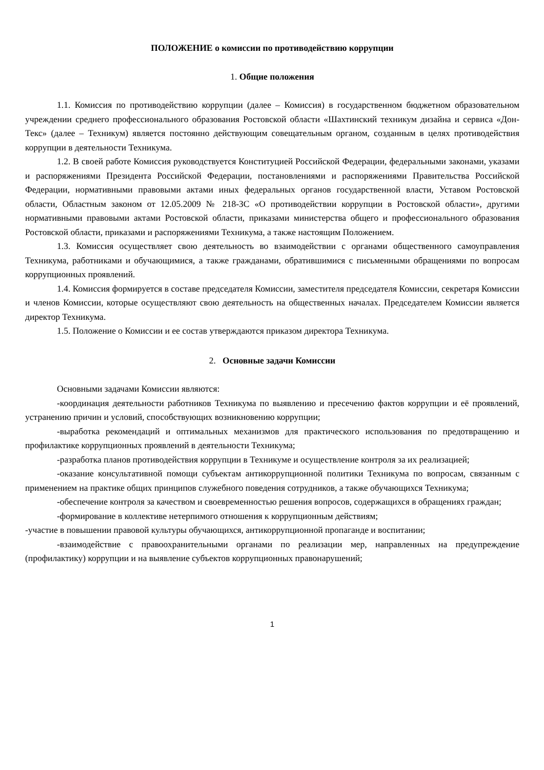ПОЛОЖЕНИЕ о комиссии по противодействию коррупции
1. Общие положения
1.1. Комиссия по противодействию коррупции (далее – Комиссия) в государственном бюджетном образовательном учреждении среднего профессионального образования Ростовской области «Шахтинский техникум дизайна и сервиса «Дон-Текс» (далее – Техникум) является постоянно действующим совещательным органом, созданным в целях противодействия коррупции в деятельности Техникума.
1.2. В своей работе Комиссия руководствуется Конституцией Российской Федерации, федеральными законами, указами и распоряжениями Президента Российской Федерации, постановлениями и распоряжениями Правительства Российской Федерации, нормативными правовыми актами иных федеральных органов государственной власти, Уставом Ростовской области, Областным законом от 12.05.2009 № 218-ЗС «О противодействии коррупции в Ростовской области», другими нормативными правовыми актами Ростовской области, приказами министерства общего и профессионального образования Ростовской области, приказами и распоряжениями Техникума, а также настоящим Положением.
1.3. Комиссия осуществляет свою деятельность во взаимодействии с органами общественного самоуправления Техникума, работниками и обучающимися, а также гражданами, обратившимися с письменными обращениями по вопросам коррупционных проявлений.
1.4. Комиссия формируется в составе председателя Комиссии, заместителя председателя Комиссии, секретаря Комиссии и членов Комиссии, которые осуществляют свою деятельность на общественных началах. Председателем Комиссии является директор Техникума.
1.5. Положение о Комиссии и ее состав утверждаются приказом директора Техникума.
2. Основные задачи Комиссии
Основными задачами Комиссии являются:
-координация деятельности работников Техникума по выявлению и пресечению фактов коррупции и её проявлений, устранению причин и условий, способствующих возникновению коррупции;
-выработка рекомендаций и оптимальных механизмов для практического использования по предотвращению и профилактике коррупционных проявлений в деятельности Техникума;
-разработка планов противодействия коррупции в Техникуме и осуществление контроля за их реализацией;
-оказание консультативной помощи субъектам антикоррупционной политики Техникума по вопросам, связанным с применением на практике общих принципов служебного поведения сотрудников, а также обучающихся Техникума;
-обеспечение контроля за качеством и своевременностью решения вопросов, содержащихся в обращениях граждан;
-формирование в коллективе нетерпимого отношения к коррупционным действиям;
-участие в повышении правовой культуры обучающихся, антикоррупционной пропаганде и воспитании;
-взаимодействие с правоохранительными органами по реализации мер, направленных на предупреждение (профилактику) коррупции и на выявление субъектов коррупционных правонарушений;
1